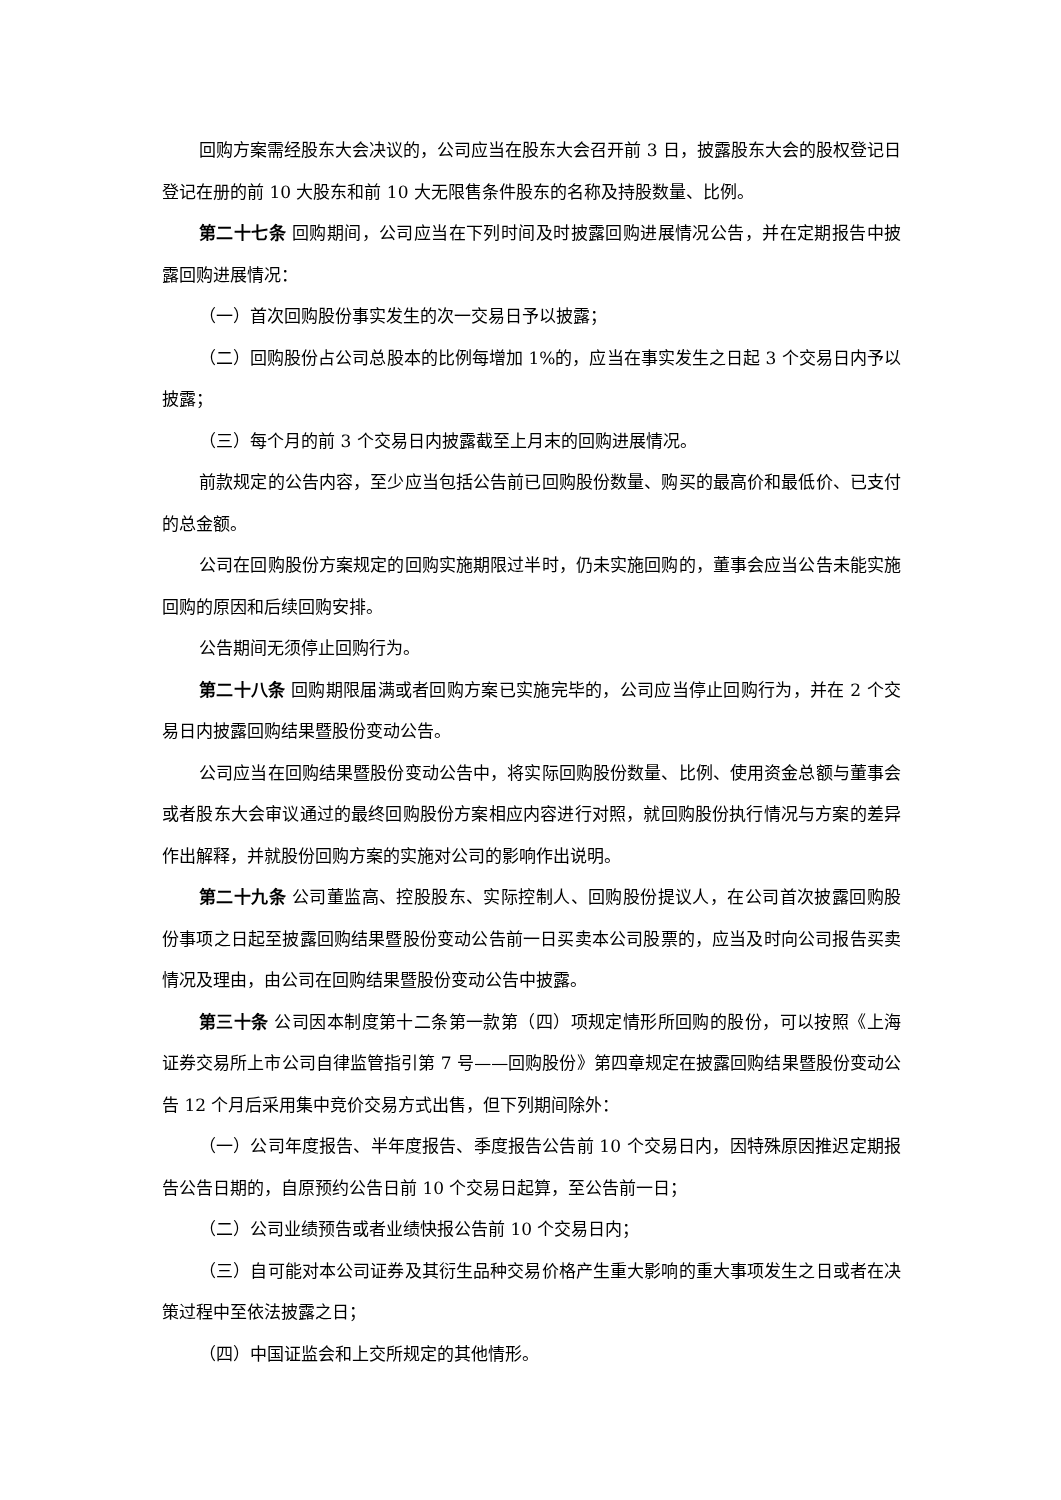回购方案需经股东大会决议的，公司应当在股东大会召开前 3 日，披露股东大会的股权登记日登记在册的前 10 大股东和前 10 大无限售条件股东的名称及持股数量、比例。
第二十七条 回购期间，公司应当在下列时间及时披露回购进展情况公告，并在定期报告中披露回购进展情况：
（一）首次回购股份事实发生的次一交易日予以披露；
（二）回购股份占公司总股本的比例每增加 1%的，应当在事实发生之日起 3 个交易日内予以披露；
（三）每个月的前 3 个交易日内披露截至上月末的回购进展情况。
前款规定的公告内容，至少应当包括公告前已回购股份数量、购买的最高价和最低价、已支付的总金额。
公司在回购股份方案规定的回购实施期限过半时，仍未实施回购的，董事会应当公告未能实施回购的原因和后续回购安排。
公告期间无须停止回购行为。
第二十八条 回购期限届满或者回购方案已实施完毕的，公司应当停止回购行为，并在 2 个交易日内披露回购结果暨股份变动公告。
公司应当在回购结果暨股份变动公告中，将实际回购股份数量、比例、使用资金总额与董事会或者股东大会审议通过的最终回购股份方案相应内容进行对照，就回购股份执行情况与方案的差异作出解释，并就股份回购方案的实施对公司的影响作出说明。
第二十九条 公司董监高、控股股东、实际控制人、回购股份提议人，在公司首次披露回购股份事项之日起至披露回购结果暨股份变动公告前一日买卖本公司股票的，应当及时向公司报告买卖情况及理由，由公司在回购结果暨股份变动公告中披露。
第三十条 公司因本制度第十二条第一款第（四）项规定情形所回购的股份，可以按照《上海证券交易所上市公司自律监管指引第 7 号——回购股份》第四章规定在披露回购结果暨股份变动公告 12 个月后采用集中竞价交易方式出售，但下列期间除外：
（一）公司年度报告、半年度报告、季度报告公告前 10 个交易日内，因特殊原因推迟定期报告公告日期的，自原预约公告日前 10 个交易日起算，至公告前一日；
（二）公司业绩预告或者业绩快报公告前 10 个交易日内；
（三）自可能对本公司证券及其衍生品种交易价格产生重大影响的重大事项发生之日或者在决策过程中至依法披露之日；
（四）中国证监会和上交所规定的其他情形。